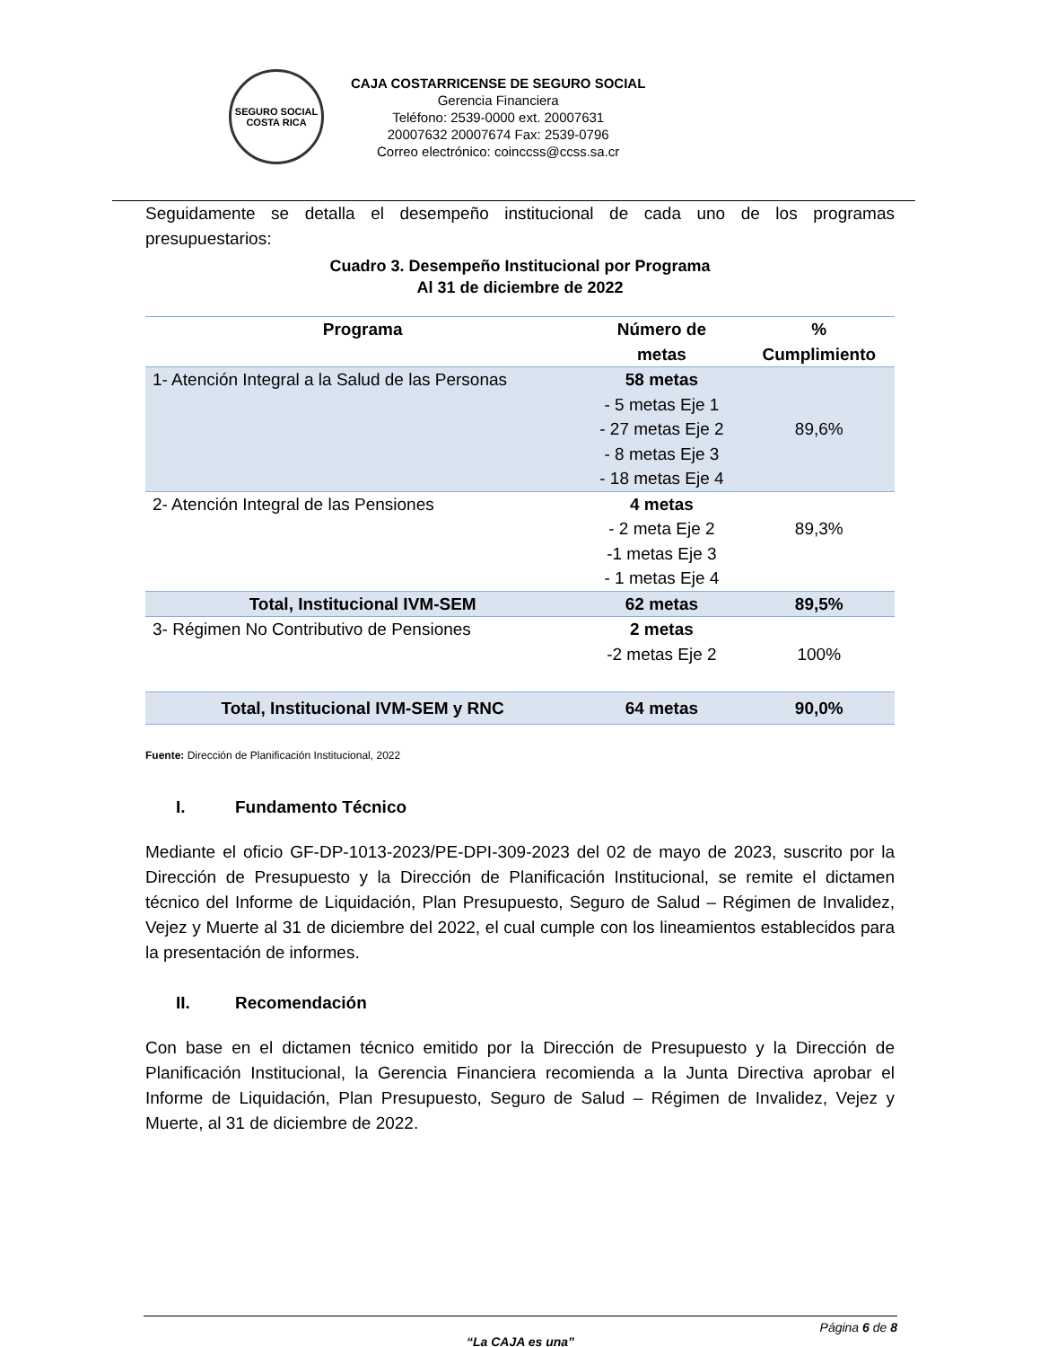SEGURO SOCIAL
COSTA RICA
CAJA COSTARRICENSE DE SEGURO SOCIAL
Gerencia Financiera
Teléfono: 2539-0000 ext. 20007631
20007632 20007674 Fax: 2539-0796
Correo electrónico: coinccss@ccss.sa.cr
Seguidamente se detalla el desempeño institucional de cada uno de los programas presupuestarios:
Cuadro 3. Desempeño Institucional por Programa
Al 31 de diciembre de 2022
| Programa | Número de metas | % Cumplimiento |
| --- | --- | --- |
| 1- Atención Integral a la Salud de las Personas | 58 metas - 5 metas Eje 1 - 27 metas Eje 2 - 8 metas Eje 3 - 18 metas Eje 4 | 89,6% |
| 2- Atención Integral de las Pensiones | 4 metas - 2 meta Eje 2 -1 metas Eje 3 - 1 metas Eje 4 | 89,3% |
| Total, Institucional IVM-SEM | 62 metas | 89,5% |
| 3- Régimen No Contributivo de Pensiones | 2 metas -2 metas Eje 2 | 100% |
| Total, Institucional IVM-SEM y RNC | 64 metas | 90,0% |
Fuente: Dirección de Planificación Institucional, 2022
I. Fundamento Técnico
Mediante el oficio GF-DP-1013-2023/PE-DPI-309-2023 del 02 de mayo de 2023, suscrito por la Dirección de Presupuesto y la Dirección de Planificación Institucional, se remite el dictamen técnico del Informe de Liquidación, Plan Presupuesto, Seguro de Salud – Régimen de Invalidez, Vejez y Muerte al 31 de diciembre del 2022, el cual cumple con los lineamientos establecidos para la presentación de informes.
II. Recomendación
Con base en el dictamen técnico emitido por la Dirección de Presupuesto y la Dirección de Planificación Institucional, la Gerencia Financiera recomienda a la Junta Directiva aprobar el Informe de Liquidación, Plan Presupuesto, Seguro de Salud – Régimen de Invalidez, Vejez y Muerte, al 31 de diciembre de 2022.
Página 6 de 8
“La CAJA es una”